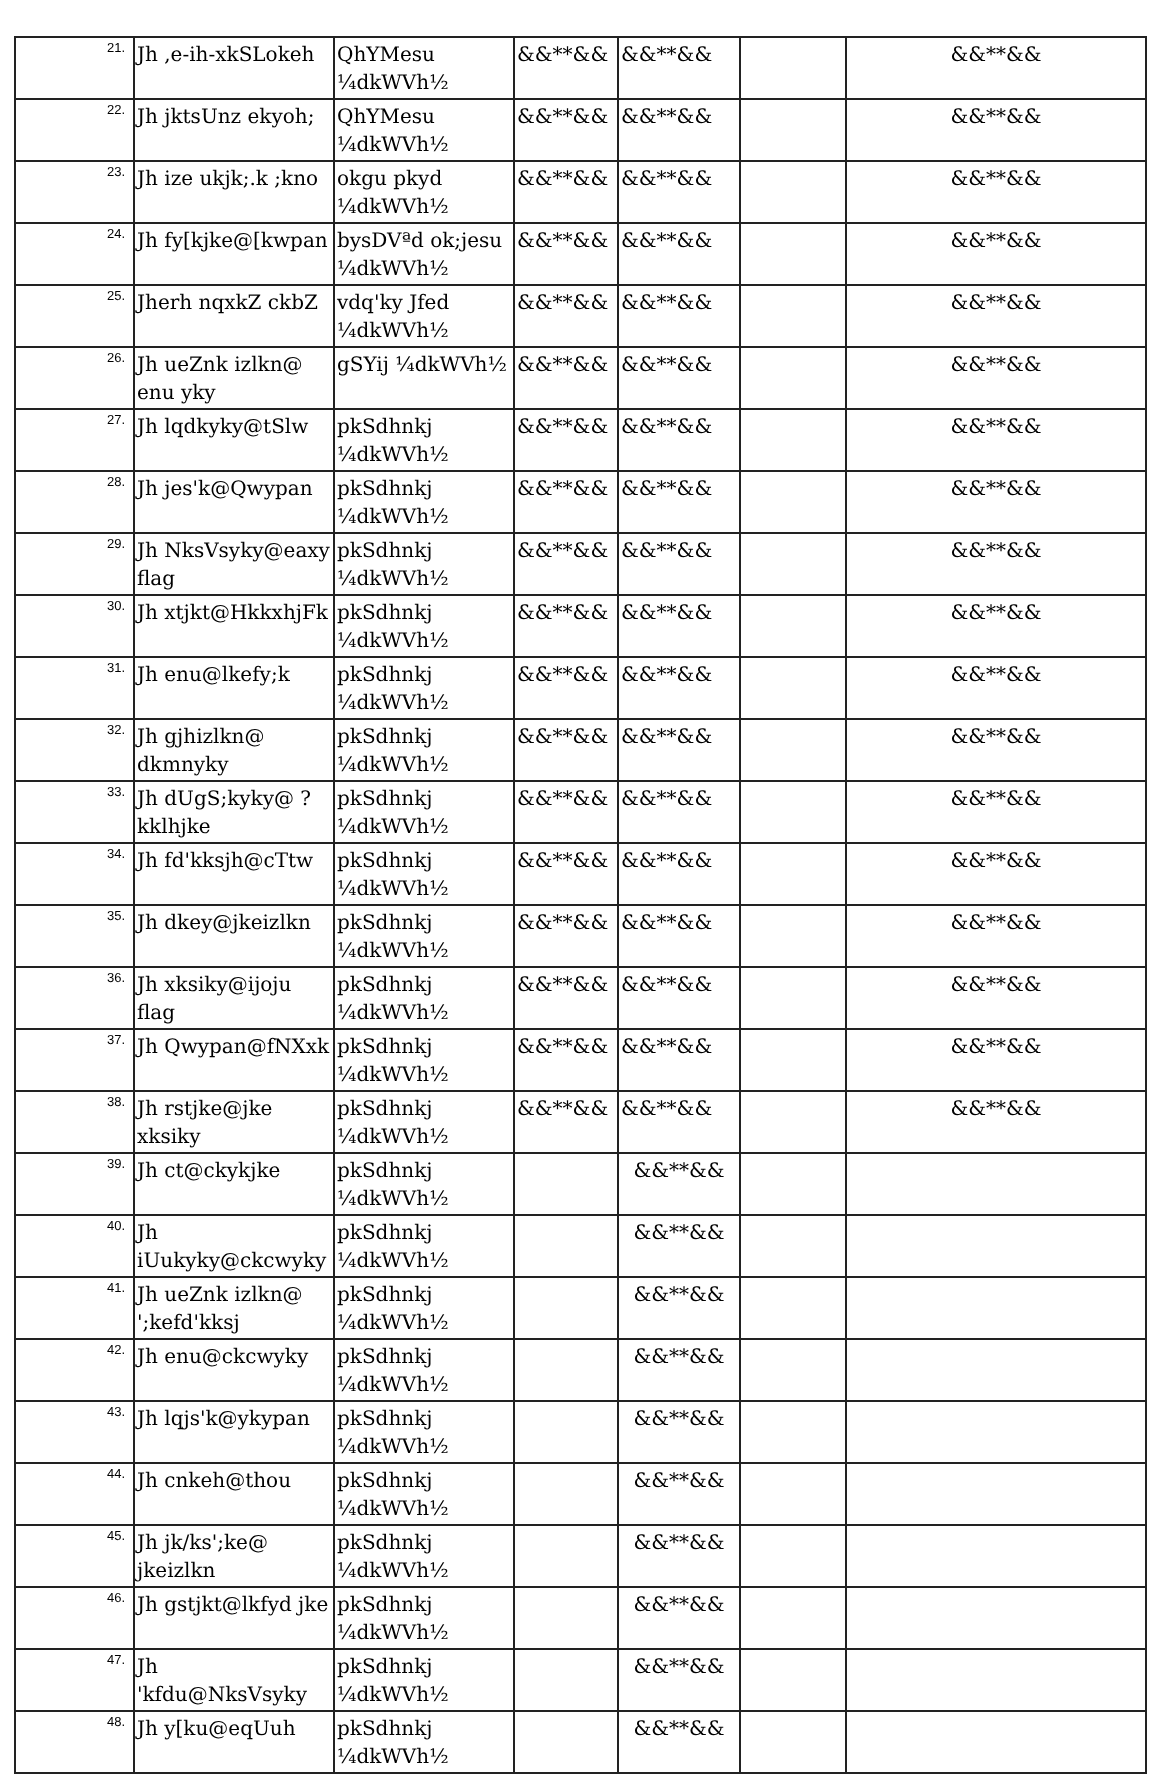| 21. | Jh ,e-ih-xkSLokeh | QhYMesu ¼dkWVh½ | &&**&& | &&**&& | | &&**&& |
| 22. | Jh jktsUnz ekyoh; | QhYMesu ¼dkWVh½ | &&**&& | &&**&& | | &&**&& |
| 23. | Jh ize ukjk;.k ;kno | okgu pkyd ¼dkWVh½ | &&**&& | &&**&& | | &&**&& |
| 24. | Jh fy[kjke@[kwpan | bysDVªd ok;jesu ¼dkWVh½ | &&**&& | &&**&& | | &&**&& |
| 25. | Jherh nqxkZ ckbZ | vdq'ky Jfed ¼dkWVh½ | &&**&& | &&**&& | | &&**&& |
| 26. | Jh ueZnk izlkn@ enu yky | gSYij ¼dkWVh½ | &&**&& | &&**&& | | &&**&& |
| 27. | Jh lqdkyky@tSlw | pkSdhnkj ¼dkWVh½ | &&**&& | &&**&& | | &&**&& |
| 28. | Jh jes'k@Qwypan | pkSdhnkj ¼dkWVh½ | &&**&& | &&**&& | | &&**&& |
| 29. | Jh NksVsyky@eaxy flag | pkSdhnkj ¼dkWVh½ | &&**&& | &&**&& | | &&**&& |
| 30. | Jh xtjkt@HkkxhjFk | pkSdhnkj ¼dkWVh½ | &&**&& | &&**&& | | &&**&& |
| 31. | Jh enu@lkefy;k | pkSdhnkj ¼dkWVh½ | &&**&& | &&**&& | | &&**&& |
| 32. | Jh gjhizlkn@ dkmnyky | pkSdhnkj ¼dkWVh½ | &&**&& | &&**&& | | &&**&& |
| 33. | Jh dUgS;kyky@ ?kklhjke | pkSdhnkj ¼dkWVh½ | &&**&& | &&**&& | | &&**&& |
| 34. | Jh fd'kksjh@cTtw | pkSdhnkj ¼dkWVh½ | &&**&& | &&**&& | | &&**&& |
| 35. | Jh dkey@jkeizlkn | pkSdhnkj ¼dkWVh½ | &&**&& | &&**&& | | &&**&& |
| 36. | Jh xksiky@ijoju flag | pkSdhnkj ¼dkWVh½ | &&**&& | &&**&& | | &&**&& |
| 37. | Jh Qwypan@fNXxk | pkSdhnkj ¼dkWVh½ | &&**&& | &&**&& | | &&**&& |
| 38. | Jh rstjke@jke xksiky | pkSdhnkj ¼dkWVh½ | &&**&& | &&**&& | | &&**&& |
| 39. | Jh ct@ckykjke | pkSdhnkj ¼dkWVh½ | | &&**&& | | |
| 40. | Jh iUukyky@ckcwyky | pkSdhnkj ¼dkWVh½ | | &&**&& | | |
| 41. | Jh ueZnk izlkn@ ';kefd'kksj | pkSdhnkj ¼dkWVh½ | | &&**&& | | |
| 42. | Jh enu@ckcwyky | pkSdhnkj ¼dkWVh½ | | &&**&& | | |
| 43. | Jh lqjs'k@ykypan | pkSdhnkj ¼dkWVh½ | | &&**&& | | |
| 44. | Jh cnkeh@thou | pkSdhnkj ¼dkWVh½ | | &&**&& | | |
| 45. | Jh jk/ks';ke@ jkeizlkn | pkSdhnkj ¼dkWVh½ | | &&**&& | | |
| 46. | Jh gstjkt@lkfyd jke | pkSdhnkj ¼dkWVh½ | | &&**&& | | |
| 47. | Jh 'kfdu@NksVsyky | pkSdhnkj ¼dkWVh½ | | &&**&& | | |
| 48. | Jh y[ku@eqUuh | pkSdhnkj ¼dkWVh½ | | &&**&& | | |